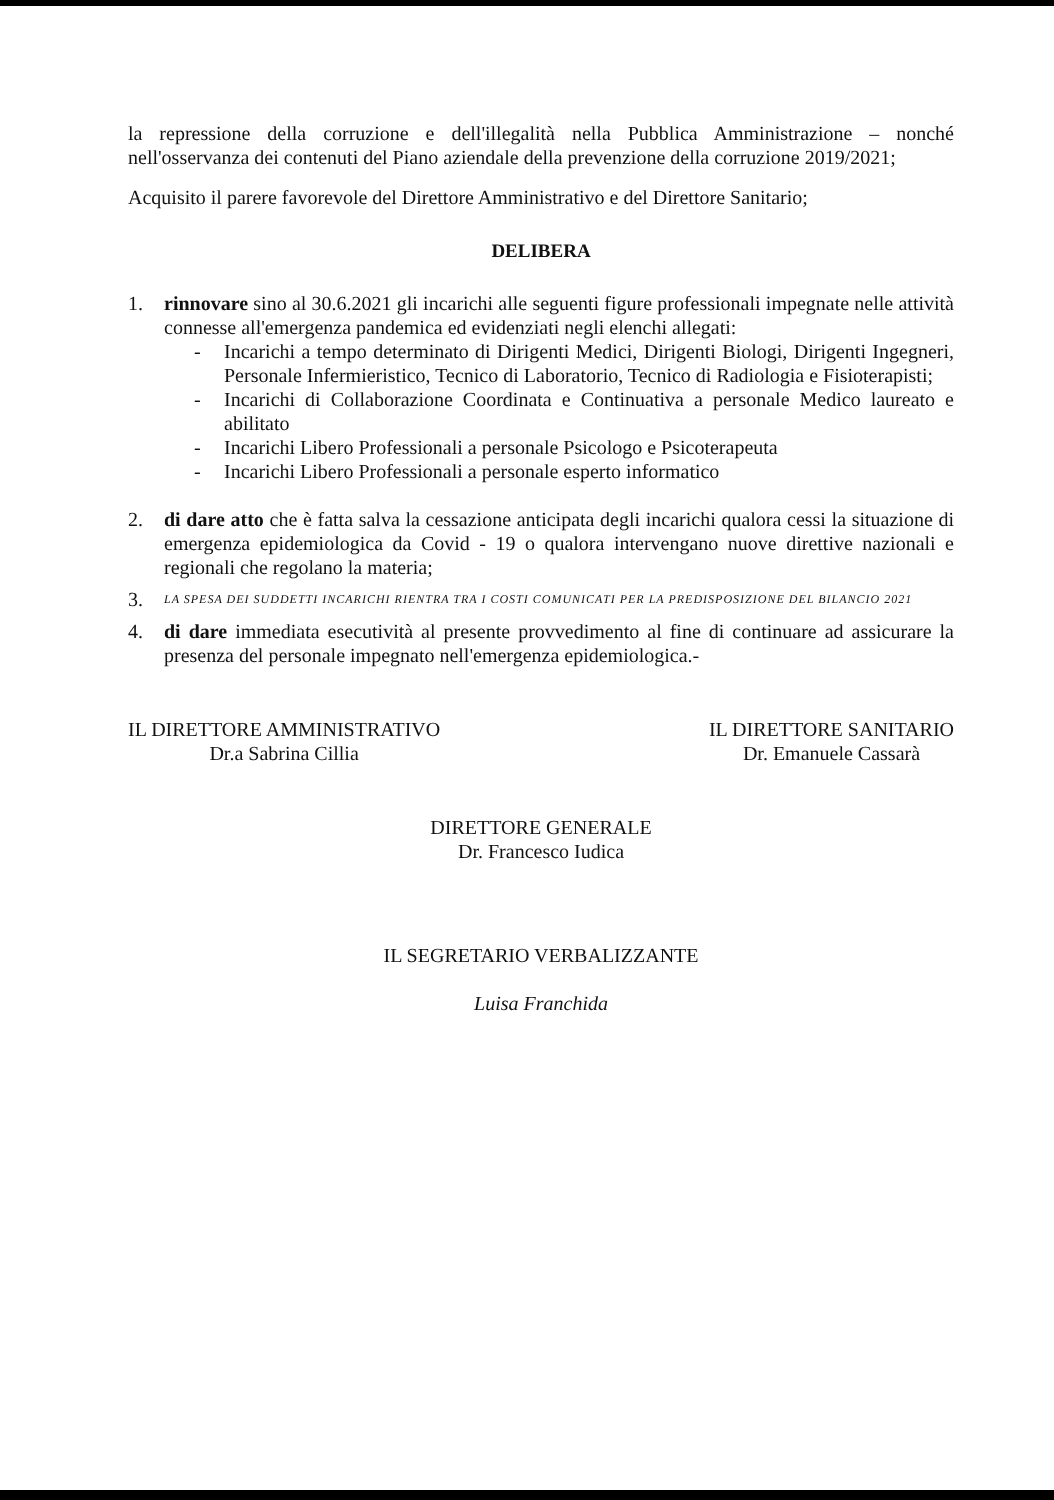la repressione della corruzione e dell'illegalità nella Pubblica Amministrazione – nonché nell'osservanza dei contenuti del Piano aziendale della prevenzione della corruzione 2019/2021;
Acquisito il parere favorevole del Direttore Amministrativo e del Direttore Sanitario;
DELIBERA
1. rinnovare sino al 30.6.2021 gli incarichi alle seguenti figure professionali impegnate nelle attività connesse all'emergenza pandemica ed evidenziati negli elenchi allegati:
- Incarichi a tempo determinato di Dirigenti Medici, Dirigenti Biologi, Dirigenti Ingegneri, Personale Infermieristico, Tecnico di Laboratorio, Tecnico di Radiologia e Fisioterapisti;
- Incarichi di Collaborazione Coordinata e Continuativa a personale Medico laureato e abilitato
- Incarichi Libero Professionali a personale Psicologo e Psicoterapeuta
- Incarichi Libero Professionali a personale esperto informatico
2. di dare atto che è fatta salva la cessazione anticipata degli incarichi qualora cessi la situazione di emergenza epidemiologica da Covid - 19 o qualora intervengano nuove direttive nazionali e regionali che regolano la materia;
3.
LA SPESA DEI SUDDETTI INCARICHI RIENTRA TRA I COSTI COMUNICATI PER LA PREDISPOSIZIONE DEL BILANCIO 2021
4. di dare immediata esecutività al presente provvedimento al fine di continuare ad assicurare la presenza del personale impegnato nell'emergenza epidemiologica.-
IL DIRETTORE AMMINISTRATIVO
Dr.a Sabrina Cillia
IL DIRETTORE SANITARIO
Dr. Emanuele Cassarà
DIRETTORE GENERALE
Dr. Francesco Iudica
IL SEGRETARIO VERBALIZZANTE
Luisa Franchida